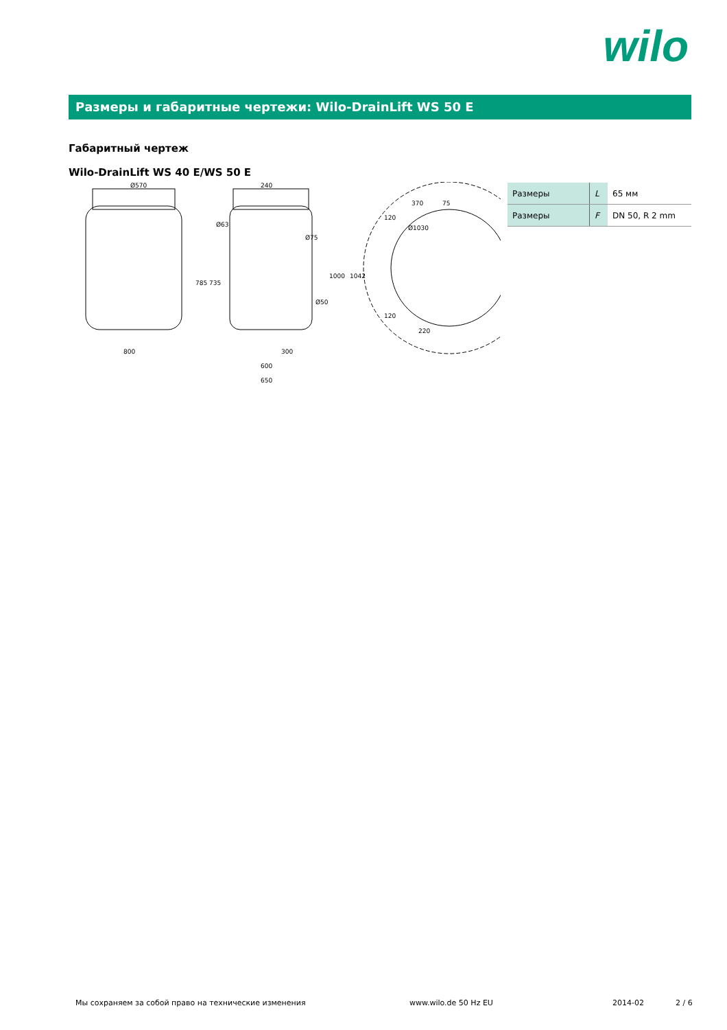wilo
Размеры и габаритные чертежи: Wilo-DrainLift WS 50 E
Габаритный чертеж
Wilo-DrainLift WS 40 E/WS 50 E
Ø570
800
240
Ø63
Ø75
Ø50
300
600
650
785
735
1000
1042
370
75
120
120
220
Ø1030
| Размеры | L | 65 мм |
| Размеры | F | DN 50, R 2 mm |
Мы сохраняем за собой право на технические изменения
www.wilo.de 50 Hz EU 2014-02 2 / 6